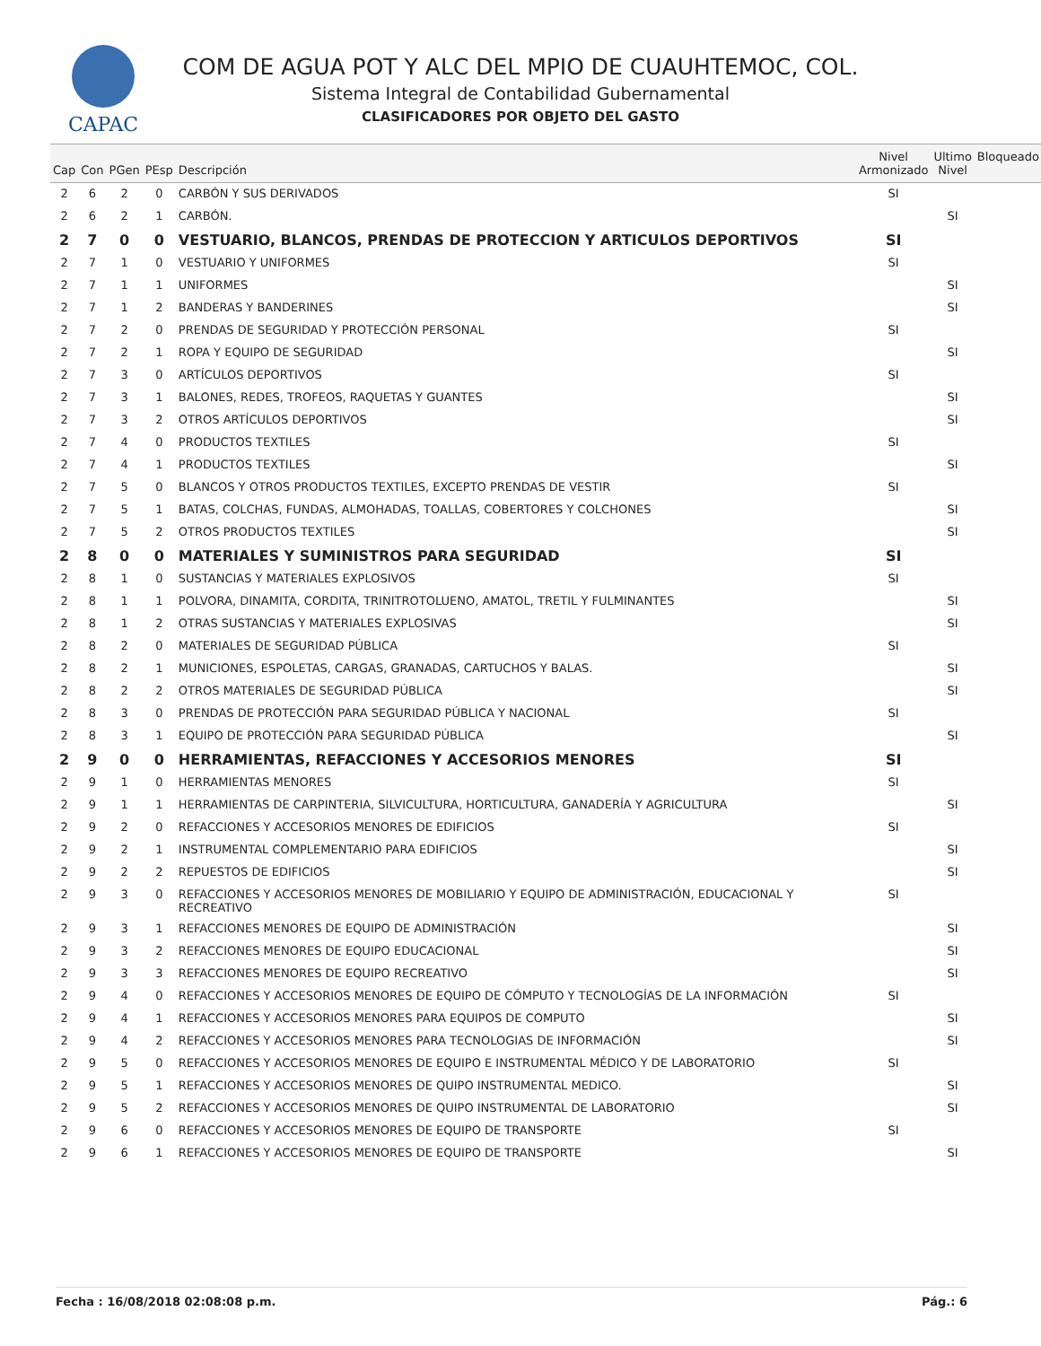CAPAC
COM DE AGUA POT Y ALC DEL MPIO DE CUAUHTEMOC, COL.
Sistema Integral de Contabilidad Gubernamental
CLASIFICADORES POR OBJETO DEL GASTO
| Cap | Con | PGen | PEsp | Descripción | Nivel Armonizado | Ultimo Nivel | Bloqueado |
| --- | --- | --- | --- | --- | --- | --- | --- |
| 2 | 6 | 2 | 0 | CARBÓN Y SUS DERIVADOS | SI | | |
| 2 | 6 | 2 | 1 | CARBÓN. | | SI | |
| 2 | 7 | 0 | 0 | VESTUARIO, BLANCOS, PRENDAS DE PROTECCION Y ARTICULOS DEPORTIVOS | SI | | |
| 2 | 7 | 1 | 0 | VESTUARIO Y UNIFORMES | SI | | |
| 2 | 7 | 1 | 1 | UNIFORMES | | SI | |
| 2 | 7 | 1 | 2 | BANDERAS Y BANDERINES | | SI | |
| 2 | 7 | 2 | 0 | PRENDAS DE SEGURIDAD Y PROTECCIÓN PERSONAL | SI | | |
| 2 | 7 | 2 | 1 | ROPA Y EQUIPO DE SEGURIDAD | | SI | |
| 2 | 7 | 3 | 0 | ARTÍCULOS DEPORTIVOS | SI | | |
| 2 | 7 | 3 | 1 | BALONES, REDES, TROFEOS, RAQUETAS Y GUANTES | | SI | |
| 2 | 7 | 3 | 2 | OTROS ARTÍCULOS DEPORTIVOS | | SI | |
| 2 | 7 | 4 | 0 | PRODUCTOS TEXTILES | SI | | |
| 2 | 7 | 4 | 1 | PRODUCTOS TEXTILES | | SI | |
| 2 | 7 | 5 | 0 | BLANCOS Y OTROS PRODUCTOS TEXTILES, EXCEPTO PRENDAS DE VESTIR | SI | | |
| 2 | 7 | 5 | 1 | BATAS, COLCHAS, FUNDAS, ALMOHADAS, TOALLAS, COBERTORES Y COLCHONES | | SI | |
| 2 | 7 | 5 | 2 | OTROS PRODUCTOS TEXTILES | | SI | |
| 2 | 8 | 0 | 0 | MATERIALES Y SUMINISTROS PARA SEGURIDAD | SI | | |
| 2 | 8 | 1 | 0 | SUSTANCIAS Y MATERIALES EXPLOSIVOS | SI | | |
| 2 | 8 | 1 | 1 | POLVORA, DINAMITA, CORDITA, TRINITROTOLUENO, AMATOL, TRETIL Y FULMINANTES | | SI | |
| 2 | 8 | 1 | 2 | OTRAS SUSTANCIAS Y MATERIALES EXPLOSIVAS | | SI | |
| 2 | 8 | 2 | 0 | MATERIALES DE SEGURIDAD PÚBLICA | SI | | |
| 2 | 8 | 2 | 1 | MUNICIONES, ESPOLETAS, CARGAS, GRANADAS, CARTUCHOS Y BALAS. | | SI | |
| 2 | 8 | 2 | 2 | OTROS MATERIALES DE SEGURIDAD PÚBLICA | | SI | |
| 2 | 8 | 3 | 0 | PRENDAS DE PROTECCIÓN PARA SEGURIDAD PÚBLICA Y NACIONAL | SI | | |
| 2 | 8 | 3 | 1 | EQUIPO DE PROTECCIÓN PARA SEGURIDAD PÚBLICA | | SI | |
| 2 | 9 | 0 | 0 | HERRAMIENTAS, REFACCIONES Y ACCESORIOS MENORES | SI | | |
| 2 | 9 | 1 | 0 | HERRAMIENTAS MENORES | SI | | |
| 2 | 9 | 1 | 1 | HERRAMIENTAS DE CARPINTERIA, SILVICULTURA, HORTICULTURA, GANADERÍA Y AGRICULTURA | | SI | |
| 2 | 9 | 2 | 0 | REFACCIONES Y ACCESORIOS MENORES DE EDIFICIOS | SI | | |
| 2 | 9 | 2 | 1 | INSTRUMENTAL COMPLEMENTARIO PARA EDIFICIOS | | SI | |
| 2 | 9 | 2 | 2 | REPUESTOS DE EDIFICIOS | | SI | |
| 2 | 9 | 3 | 0 | REFACCIONES Y ACCESORIOS MENORES DE MOBILIARIO Y EQUIPO DE ADMINISTRACIÓN, EDUCACIONAL Y RECREATIVO | SI | | |
| 2 | 9 | 3 | 1 | REFACCIONES MENORES DE EQUIPO DE ADMINISTRACIÓN | | SI | |
| 2 | 9 | 3 | 2 | REFACCIONES MENORES DE EQUIPO EDUCACIONAL | | SI | |
| 2 | 9 | 3 | 3 | REFACCIONES MENORES DE EQUIPO RECREATIVO | | SI | |
| 2 | 9 | 4 | 0 | REFACCIONES Y ACCESORIOS MENORES DE EQUIPO DE CÓMPUTO Y TECNOLOGÍAS DE LA INFORMACIÓN | SI | | |
| 2 | 9 | 4 | 1 | REFACCIONES Y ACCESORIOS MENORES PARA EQUIPOS DE COMPUTO | | SI | |
| 2 | 9 | 4 | 2 | REFACCIONES Y ACCESORIOS MENORES PARA TECNOLOGIAS DE INFORMACIÓN | | SI | |
| 2 | 9 | 5 | 0 | REFACCIONES Y ACCESORIOS MENORES DE EQUIPO E INSTRUMENTAL MÉDICO Y DE LABORATORIO | SI | | |
| 2 | 9 | 5 | 1 | REFACCIONES Y ACCESORIOS MENORES DE QUIPO INSTRUMENTAL MEDICO. | | SI | |
| 2 | 9 | 5 | 2 | REFACCIONES Y ACCESORIOS MENORES DE QUIPO INSTRUMENTAL DE LABORATORIO | | SI | |
| 2 | 9 | 6 | 0 | REFACCIONES Y ACCESORIOS MENORES DE EQUIPO DE TRANSPORTE | SI | | |
| 2 | 9 | 6 | 1 | REFACCIONES Y ACCESORIOS MENORES DE EQUIPO DE TRANSPORTE | | SI | |
Fecha : 16/08/2018 02:08:08 p.m. Pág.: 6